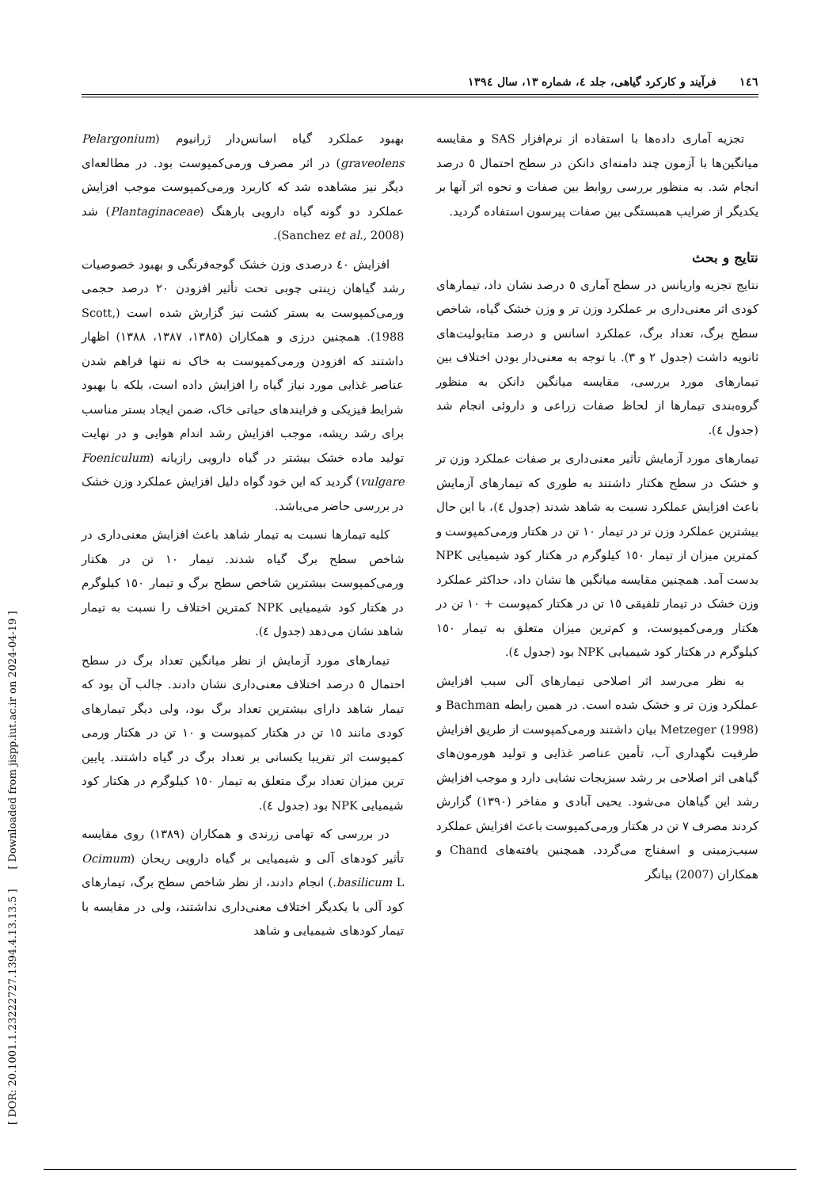[ DOR: 20.1001.1.23222727.1394.4.13.13.5 ] [ Downloaded from jispp.iut.ac.ir on 2024-04-19 ]
١٤٦ فرآیند و کارکرد گیاهی، جلد ٤، شماره ١٣، سال ١٣٩٤
تجزیه آماری داده‌ها با استفاده از نرم‌افزار SAS و مقایسه میانگین‌ها با آزمون چند دامنه‌ای دانکن در سطح احتمال ٥ درصد انجام شد. به منظور بررسی روابط بین صفات و نحوه اثر آنها بر یکدیگر از ضرایب همبستگی بین صفات پیرسون استفاده گردید.
نتایج و بحث
نتایج تجزیه واریانس در سطح آماری ٥ درصد نشان داد، تیمارهای کودی اثر معنی‌داری بر عملکرد وزن تر و وزن خشک گیاه، شاخص سطح برگ، تعداد برگ، عملکرد اسانس و درصد متابولیت‌های ثانویه داشت (جدول ٢ و ٣). با توجه به معنی‌دار بودن اختلاف بین تیمارهای مورد بررسی، مقایسه میانگین دانکن به منظور گروه‌بندی تیمارها از لحاظ صفات زراعی و داروئی انجام شد (جدول ٤).
تیمارهای مورد آزمایش تأثیر معنی‌داری بر صفات عملکرد وزن تر و خشک در سطح هکتار داشتند به طوری که تیمارهای آزمایش باعث افزایش عملکرد نسبت به شاهد شدند (جدول ٤)، با این حال بیشترین عملکرد وزن تر در تیمار ١٠ تن در هکتار ورمی‌کمپوست و کمترین میزان از تیمار ١٥٠ کیلوگرم در هکتار کود شیمیایی NPK بدست آمد. همچنین مقایسه میانگین ها نشان داد، حداکثر عملکرد وزن خشک در تیمار تلفیقی ١٥ تن در هکتار کمپوست + ١٠ تن در هکتار ورمی‌کمپوست، و کم‌ترین میزان متعلق به تیمار ١٥٠ کیلوگرم در هکتار کود شیمیایی NPK بود (جدول ٤).
به نظر می‌رسد اثر اصلاحی تیمارهای آلی سبب افزایش عملکرد وزن تر و خشک شده است. در همین رابطه Bachman و Metzeger (1998) بیان داشتند ورمی‌کمپوست از طریق افزایش ظرفیت نگهداری آب، تأمین عناصر غذایی و تولید هورمون‌های گیاهی اثر اصلاحی بر رشد سبزیجات نشایی دارد و موجب افزایش رشد این گیاهان می‌شود. یحیی آبادی و مفاخر (١٣٩٠) گزارش کردند مصرف ٧ تن در هکتار ورمی‌کمپوست باعث افزایش عملکرد سیب‌زمینی و اسفناج می‌گردد. همچنین یافته‌های Chand و همکاران (2007) بیانگر
بهبود عملکرد گیاه اسانس‌دار ژرانیوم (Pelargonium graveolens) در اثر مصرف ورمی‌کمپوست بود. در مطالعه‌ای دیگر نیز مشاهده شد که کاربرد ورمی‌کمپوست موجب افزایش عملکرد دو گونه گیاه دارویی بارهنگ (Plantaginaceae) شد (Sanchez et al., 2008).
افزایش ٤٠ درصدی وزن خشک گوجه‌فرنگی و بهبود خصوصیات رشد گیاهان زینتی چوبی تحت تأثیر افزودن ٢٠ درصد حجمی ورمی‌کمپوست به بستر کشت نیز گزارش شده است (Scott, 1988). همچنین درزی و همکاران (١٣٨٥، ١٣٨٧، ١٣٨٨) اظهار داشتند که افزودن ورمی‌کمپوست به خاک نه تنها فراهم شدن عناصر غذایی مورد نیاز گیاه را افزایش داده است، بلکه با بهبود شرایط فیزیکی و فرایندهای حیاتی خاک، ضمن ایجاد بستر مناسب برای رشد ریشه، موجب افزایش رشد اندام هوایی و در نهایت تولید ماده خشک بیشتر در گیاه دارویی رازیانه (Foeniculum vulgare) گردید که این خود گواه دلیل افزایش عملکرد وزن خشک در بررسی حاضر می‌باشد.
کلیه تیمارها نسبت به تیمار شاهد باعث افزایش معنی‌داری در شاخص سطح برگ گیاه شدند. تیمار ١٠ تن در هکتار ورمی‌کمپوست بیشترین شاخص سطح برگ و تیمار ١٥٠ کیلوگرم در هکتار کود شیمیایی NPK کمترین اختلاف را نسبت به تیمار شاهد نشان می‌دهد (جدول ٤).
تیمارهای مورد آزمایش از نظر میانگین تعداد برگ در سطح احتمال ٥ درصد اختلاف معنی‌داری نشان دادند. جالب آن بود که تیمار شاهد دارای بیشترین تعداد برگ بود، ولی دیگر تیمارهای کودی مانند ١٥ تن در هکتار کمپوست و ١٠ تن در هکتار ورمی کمپوست اثر تقریبا یکسانی بر تعداد برگ در گیاه داشتند. پایین ترین میزان تعداد برگ متعلق به تیمار ١٥٠ کیلوگرم در هکتار کود شیمیایی NPK بود (جدول ٤).
در بررسی که تهامی زرندی و همکاران (١٣٨٩) روی مقایسه تأثیر کودهای آلی و شیمیایی بر گیاه دارویی ریحان (Ocimum basilicum L.) انجام دادند، از نظر شاخص سطح برگ، تیمارهای کود آلی با یکدیگر اختلاف معنی‌داری نداشتند، ولی در مقایسه با تیمار کودهای شیمیایی و شاهد